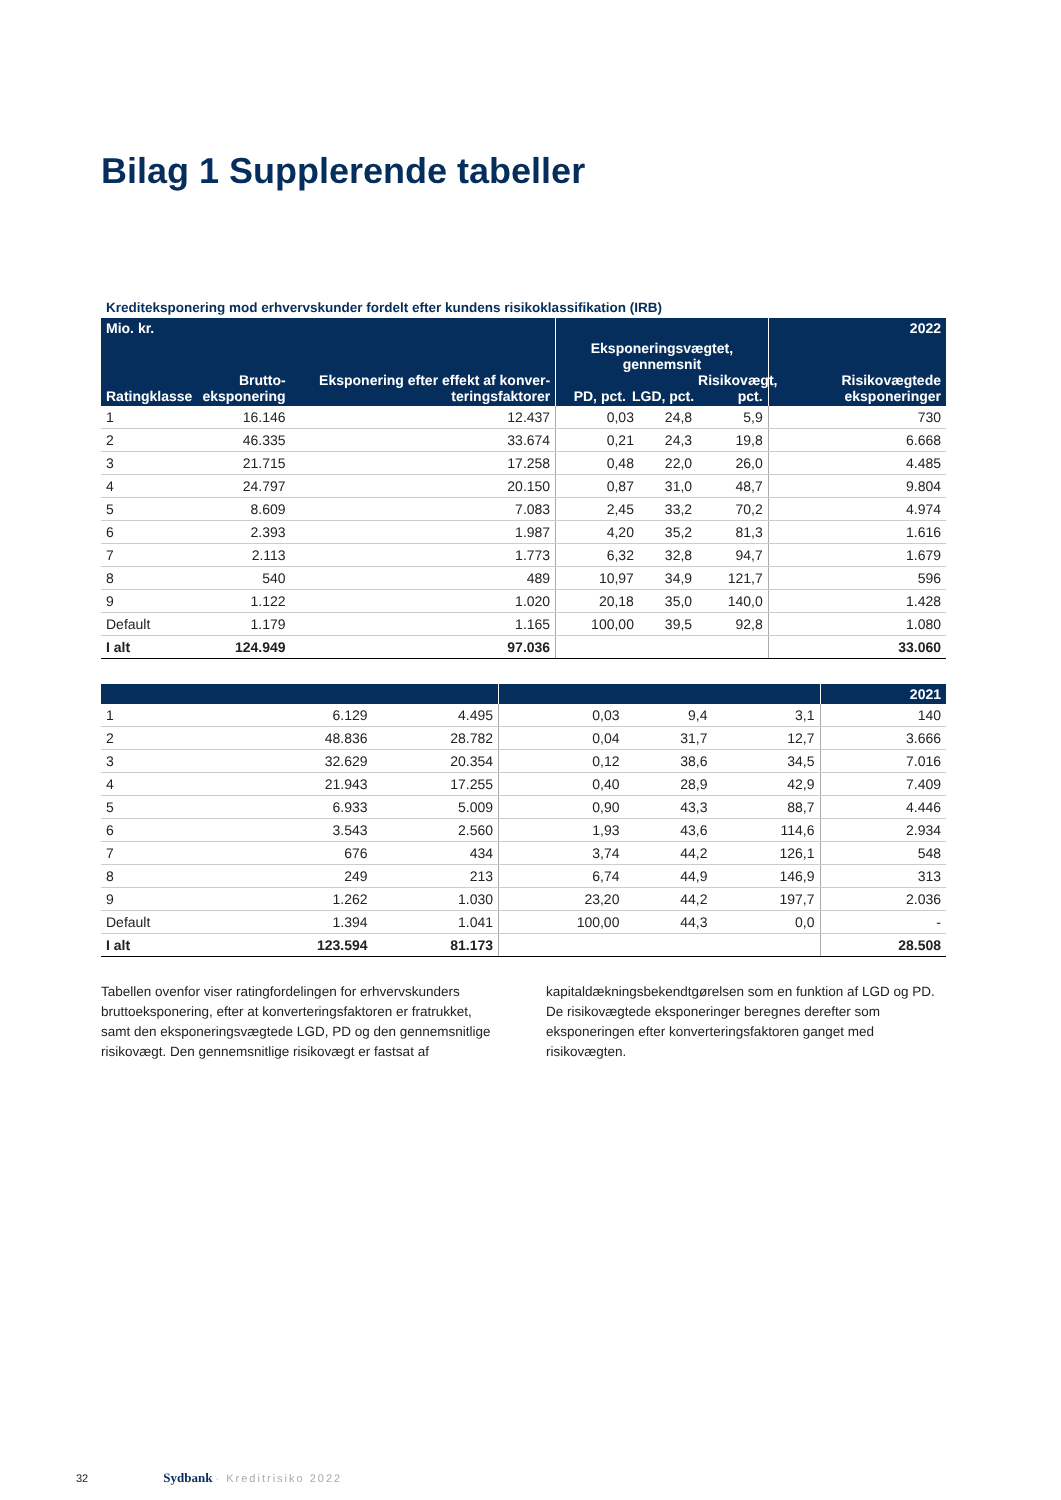Bilag 1 Supplerende tabeller
Krediteksponering mod erhvervskunder fordelt efter kundens risikoklassifikation (IRB)
| Mio. kr. | | | | | | 2022 |
| --- | --- | --- | --- | --- | --- | --- |
| Ratingklasse | Brutto- eksponering | Eksponering efter effekt af konver-teringsfaktorer | Eksponeringsvægtet, gennemsnit PD, pct. LGD, pct. Risikovægt, pct. | | | Risikovægtede eksponeringer |
| 1 | 16.146 | 12.437 | 0,03 | 24,8 | 5,9 | 730 |
| 2 | 46.335 | 33.674 | 0,21 | 24,3 | 19,8 | 6.668 |
| 3 | 21.715 | 17.258 | 0,48 | 22,0 | 26,0 | 4.485 |
| 4 | 24.797 | 20.150 | 0,87 | 31,0 | 48,7 | 9.804 |
| 5 | 8.609 | 7.083 | 2,45 | 33,2 | 70,2 | 4.974 |
| 6 | 2.393 | 1.987 | 4,20 | 35,2 | 81,3 | 1.616 |
| 7 | 2.113 | 1.773 | 6,32 | 32,8 | 94,7 | 1.679 |
| 8 | 540 | 489 | 10,97 | 34,9 | 121,7 | 596 |
| 9 | 1.122 | 1.020 | 20,18 | 35,0 | 140,0 | 1.428 |
| Default | 1.179 | 1.165 | 100,00 | 39,5 | 92,8 | 1.080 |
| I alt | 124.949 | 97.036 | | | | 33.060 |
| | | | | | | 2021 |
| --- | --- | --- | --- | --- | --- | --- |
| 1 | 6.129 | 4.495 | 0,03 | 9,4 | 3,1 | 140 |
| 2 | 48.836 | 28.782 | 0,04 | 31,7 | 12,7 | 3.666 |
| 3 | 32.629 | 20.354 | 0,12 | 38,6 | 34,5 | 7.016 |
| 4 | 21.943 | 17.255 | 0,40 | 28,9 | 42,9 | 7.409 |
| 5 | 6.933 | 5.009 | 0,90 | 43,3 | 88,7 | 4.446 |
| 6 | 3.543 | 2.560 | 1,93 | 43,6 | 114,6 | 2.934 |
| 7 | 676 | 434 | 3,74 | 44,2 | 126,1 | 548 |
| 8 | 249 | 213 | 6,74 | 44,9 | 146,9 | 313 |
| 9 | 1.262 | 1.030 | 23,20 | 44,2 | 197,7 | 2.036 |
| Default | 1.394 | 1.041 | 100,00 | 44,3 | 0,0 | - |
| I alt | 123.594 | 81.173 | | | | 28.508 |
Tabellen ovenfor viser ratingfordelingen for erhvervskunders bruttoeksponering, efter at konverteringsfaktoren er fratrukket, samt den eksponeringsvægtede LGD, PD og den gennemsnitlige risikovægt. Den gennemsnitlige risikovægt er fastsat af
kapitaldækningsbekendtgørelsen som en funktion af LGD og PD. De risikovægtede eksponeringer beregnes derefter som eksponeringen efter konverteringsfaktoren ganget med risikovægten.
32 Sydbank · Kreditrisiko 2022